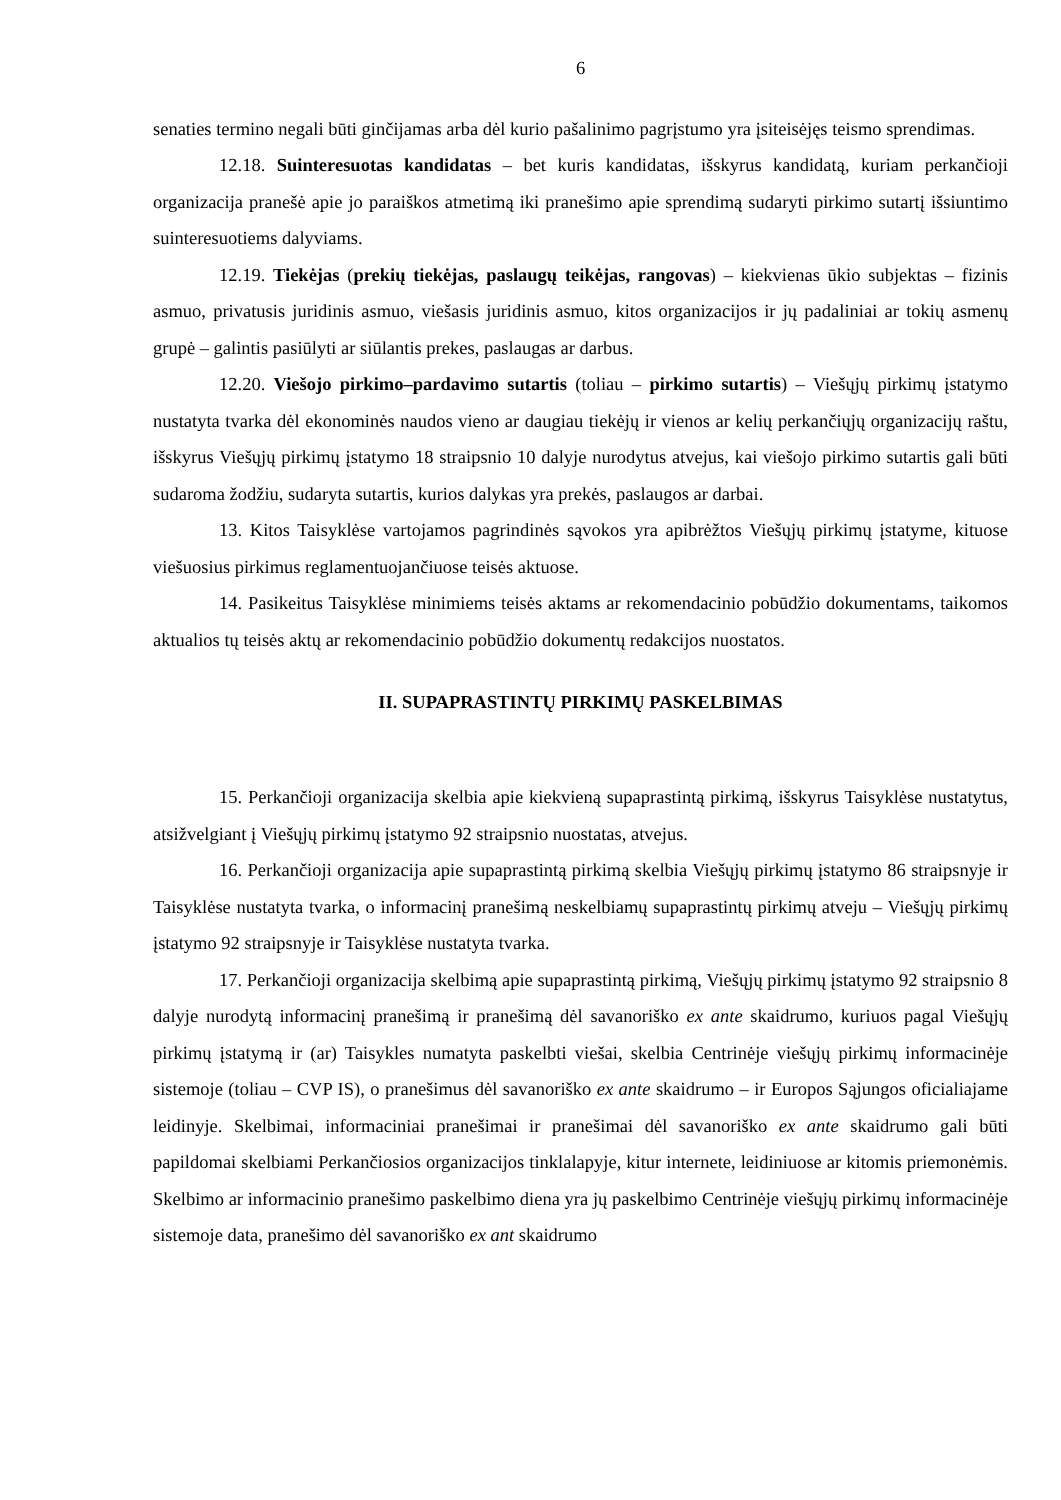6
senaties termino negali būti ginčijamas arba dėl kurio pašalinimo pagrįstumo yra įsiteisėjęs teismo sprendimas.
12.18. Suinteresuotas kandidatas – bet kuris kandidatas, išskyrus kandidatą, kuriam perkančioji organizacija pranešė apie jo paraiškos atmetimą iki pranešimo apie sprendimą sudaryti pirkimo sutartį išsiuntimo suinteresuotiems dalyviams.
12.19. Tiekėjas (prekių tiekėjas, paslaugų teikėjas, rangovas) – kiekvienas ūkio subjektas – fizinis asmuo, privatusis juridinis asmuo, viešasis juridinis asmuo, kitos organizacijos ir jų padaliniai ar tokių asmenų grupė – galintis pasiūlyti ar siūlantis prekes, paslaugas ar darbus.
12.20. Viešojo pirkimo–pardavimo sutartis (toliau – pirkimo sutartis) – Viešųjų pirkimų įstatymo nustatyta tvarka dėl ekonominės naudos vieno ar daugiau tiekėjų ir vienos ar kelių perkančiųjų organizacijų raštu, išskyrus Viešųjų pirkimų įstatymo 18 straipsnio 10 dalyje nurodytus atvejus, kai viešojo pirkimo sutartis gali būti sudaroma žodžiu, sudaryta sutartis, kurios dalykas yra prekės, paslaugos ar darbai.
13. Kitos Taisyklėse vartojamos pagrindinės sąvokos yra apibrėžtos Viešųjų pirkimų įstatyme, kituose viešuosius pirkimus reglamentuojančiuose teisės aktuose.
14. Pasikeitus Taisyklėse minimiems teisės aktams ar rekomendacinio pobūdžio dokumentams, taikomos aktualios tų teisės aktų ar rekomendacinio pobūdžio dokumentų redakcijos nuostatos.
II. SUPAPRASTINTŲ PIRKIMŲ PASKELBIMAS
15. Perkančioji organizacija skelbia apie kiekvieną supaprastintą pirkimą, išskyrus Taisyklėse nustatytus, atsižvelgiant į Viešųjų pirkimų įstatymo 92 straipsnio nuostatas, atvejus.
16. Perkančioji organizacija apie supaprastintą pirkimą skelbia Viešųjų pirkimų įstatymo 86 straipsnyje ir Taisyklėse nustatyta tvarka, o informacinį pranešimą neskelbiamų supaprastintų pirkimų atveju – Viešųjų pirkimų įstatymo 92 straipsnyje ir Taisyklėse nustatyta tvarka.
17. Perkančioji organizacija skelbimą apie supaprastintą pirkimą, Viešųjų pirkimų įstatymo 92 straipsnio 8 dalyje nurodytą informacinį pranešimą ir pranešimą dėl savanoriško ex ante skaidrumo, kuriuos pagal Viešųjų pirkimų įstatymą ir (ar) Taisykles numatyta paskelbti viešai, skelbia Centrinėje viešųjų pirkimų informacinėje sistemoje (toliau – CVP IS), o pranešimus dėl savanoriško ex ante skaidrumo – ir Europos Sąjungos oficialiajame leidinyje. Skelbimai, informaciniai pranešimai ir pranešimai dėl savanoriško ex ante skaidrumo gali būti papildomai skelbiami Perkančiosios organizacijos tinklalapyje, kitur internete, leidiniuose ar kitomis priemonėmis. Skelbimo ar informacinio pranešimo paskelbimo diena yra jų paskelbimo Centrinėje viešųjų pirkimų informacinėje sistemoje data, pranešimo dėl savanoriško ex ant skaidrumo